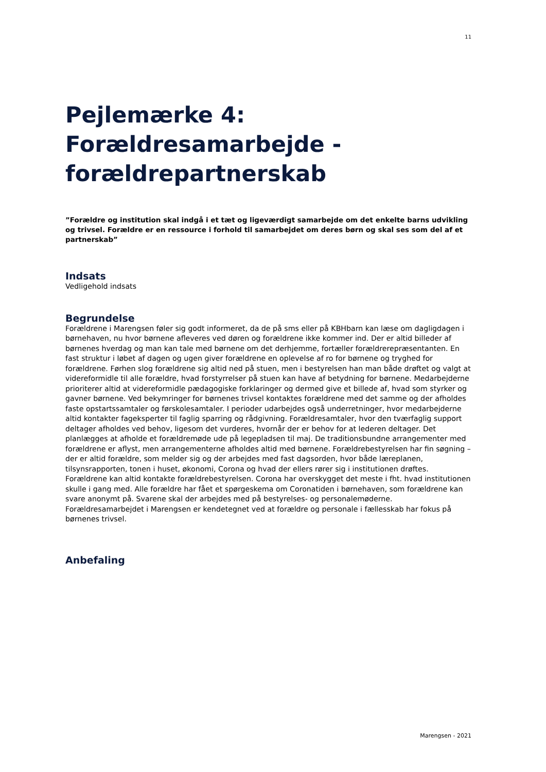11
Pejlemærke 4: Forældresamarbejde - forældrepartnerskab
”Forældre og institution skal indgå i et tæt og ligeværdigt samarbejde om det enkelte barns udvikling og trivsel. Forældre er en ressource i forhold til samarbejdet om deres børn og skal ses som del af et partnerskab”
Indsats
Vedligehold indsats
Begrundelse
Forældrene i Marengsen føler sig godt informeret, da de på sms eller på KBHbarn kan læse om dagligdagen i børnehaven, nu hvor børnene afleveres ved døren og forældrene ikke kommer ind. Der er altid billeder af børnenes hverdag og man kan tale med børnene om det derhjemme, fortæller forældrerepræsentanten. En fast struktur i løbet af dagen og ugen giver forældrene en oplevelse af ro for børnene og tryghed for forældrene. Førhen slog forældrene sig altid ned på stuen, men i bestyrelsen han man både drøftet og valgt at videreformidle til alle forældre, hvad forstyrrelser på stuen kan have af betydning for børnene. Medarbejderne prioriterer altid at videreformidle pædagogiske forklaringer og dermed give et billede af, hvad som styrker og gavner børnene. Ved bekymringer for børnenes trivsel kontaktes forældrene med det samme og der afholdes faste opstartssamtaler og førskolesamtaler. I perioder udarbejdes også underretninger, hvor medarbejderne altid kontakter fageksperter til faglig sparring og rådgivning. Forældresamtaler, hvor den tværfaglig support deltager afholdes ved behov, ligesom det vurderes, hvornår der er behov for at lederen deltager. Det planlægges at afholde et forældremøde ude på legepladsen til maj. De traditionsbundne arrangementer med forældrene er aflyst, men arrangementerne afholdes altid med børnene. Forældrebestyrelsen har fin søgning – der er altid forældre, som melder sig og der arbejdes med fast dagsorden, hvor både læreplanen, tilsynsrapporten, tonen i huset, økonomi, Corona og hvad der ellers rører sig i institutionen drøftes. Forældrene kan altid kontakte forældrebestyrelsen. Corona har overskygget det meste i fht. hvad institutionen skulle i gang med. Alle forældre har fået et spørgeskema om Coronatiden i børnehaven, som forældrene kan svare anonymt på. Svarene skal der arbejdes med på bestyrelses- og personalemøderne. Forældresamarbejdet i Marengsen er kendetegnet ved at forældre og personale i fællesskab har fokus på børnenes trivsel.
Anbefaling
Marengsen - 2021